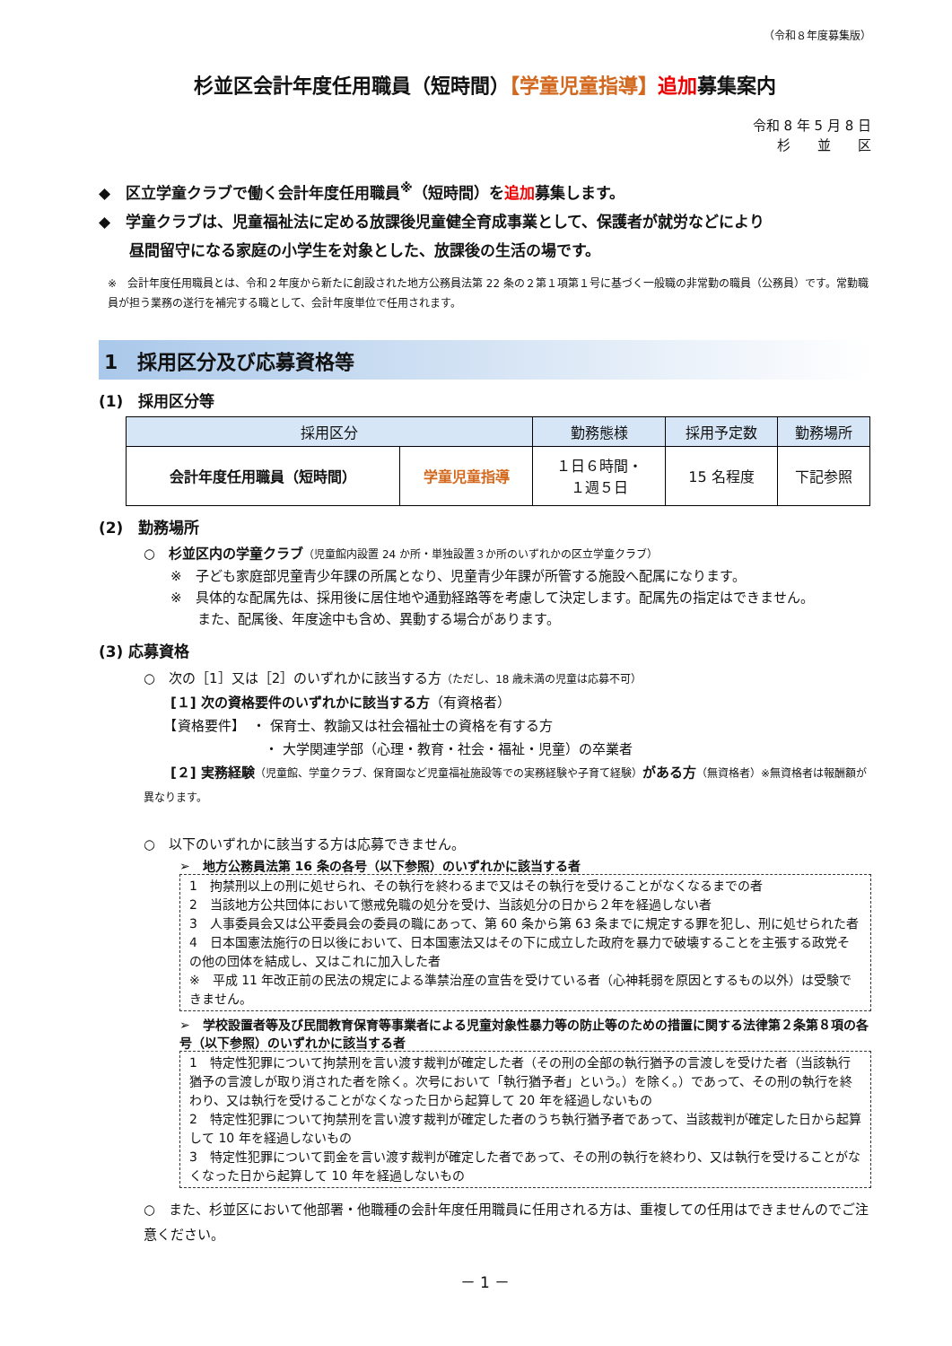（令和８年度募集版）
杉並区会計年度任用職員（短時間）【学童児童指導】追加募集案内
令和 8 年 5 月 8 日
杉　　並　　区
◆　区立学童クラブで働く会計年度任用職員<sup>※</sup>（短時間）を追加募集します。
◆　学童クラブは、児童福祉法に定める放課後児童健全育成事業として、保護者が就労などにより
　　昼間留守になる家庭の小学生を対象とした、放課後の生活の場です。
※　会計年度任用職員とは、令和２年度から新たに創設された地方公務員法第 22 条の２第１項第１号に基づく一般職の非常勤の職員（公務員）です。常勤職員が担う業務の遂行を補完する職として、会計年度単位で任用されます。
1　採用区分及び応募資格等
(1)　採用区分等
| 採用区分 | | 勤務態様 | 採用予定数 | 勤務場所 |
| --- | --- | --- | --- | --- |
| 会計年度任用職員（短時間） | 学童児童指導 | １日６時間・ １週５日 | 15 名程度 | 下記参照 |
(2)　勤務場所
○　杉並区内の学童クラブ（児童館内設置 24 か所・単独設置３か所のいずれかの区立学童クラブ）
　　※　子ども家庭部児童青少年課の所属となり、児童青少年課が所管する施設へ配属になります。
　　※　具体的な配属先は、採用後に居住地や通勤経路等を考慮して決定します。配属先の指定はできません。
　　　　また、配属後、年度途中も含め、異動する場合があります。
(3) 応募資格
○　次の［1］又は［2］のいずれかに該当する方（ただし、18 歳未満の児童は応募不可）
　　[１] 次の資格要件のいずれかに該当する方（有資格者）
　　【資格要件】　・ 保育士、教諭又は社会福祉士の資格を有する方
　　　　　　　　　・ 大学関連学部（心理・教育・社会・福祉・児童）の卒業者
　　[２] 実務経験（児童館、学童クラブ、保育園など児童福祉施設等での実務経験や子育て経験）がある方（無資格者）※無資格者は報酬額が異なります。
○　以下のいずれかに該当する方は応募できません。
➢　地方公務員法第 16 条の各号（以下参照）のいずれかに該当する者
1　拘禁刑以上の刑に処せられ、その執行を終わるまで又はその執行を受けることがなくなるまでの者
2　当該地方公共団体において懲戒免職の処分を受け、当該処分の日から２年を経過しない者
3　人事委員会又は公平委員会の委員の職にあって、第 60 条から第 63 条までに規定する罪を犯し、刑に処せられた者
4　日本国憲法施行の日以後において、日本国憲法又はその下に成立した政府を暴力で破壊することを主張する政党その他の団体を結成し、又はこれに加入した者
※　平成 11 年改正前の民法の規定による準禁治産の宣告を受けている者（心神耗弱を原因とするもの以外）は受験できません。
➢　学校設置者等及び民間教育保育等事業者による児童対象性暴力等の防止等のための措置に関する法律第２条第８項の各号（以下参照）のいずれかに該当する者
1　特定性犯罪について拘禁刑を言い渡す裁判が確定した者（その刑の全部の執行猶予の言渡しを受けた者（当該執行猶予の言渡しが取り消された者を除く。次号において「執行猶予者」という。）を除く。）であって、その刑の執行を終わり、又は執行を受けることがなくなった日から起算して 20 年を経過しないもの
2　特定性犯罪について拘禁刑を言い渡す裁判が確定した者のうち執行猶予者であって、当該裁判が確定した日から起算して 10 年を経過しないもの
3　特定性犯罪について罰金を言い渡す裁判が確定した者であって、その刑の執行を終わり、又は執行を受けることがなくなった日から起算して 10 年を経過しないもの
○　また、杉並区において他部署・他職種の会計年度任用職員に任用される方は、重複しての任用はできませんのでご注意ください。
－ 1 －